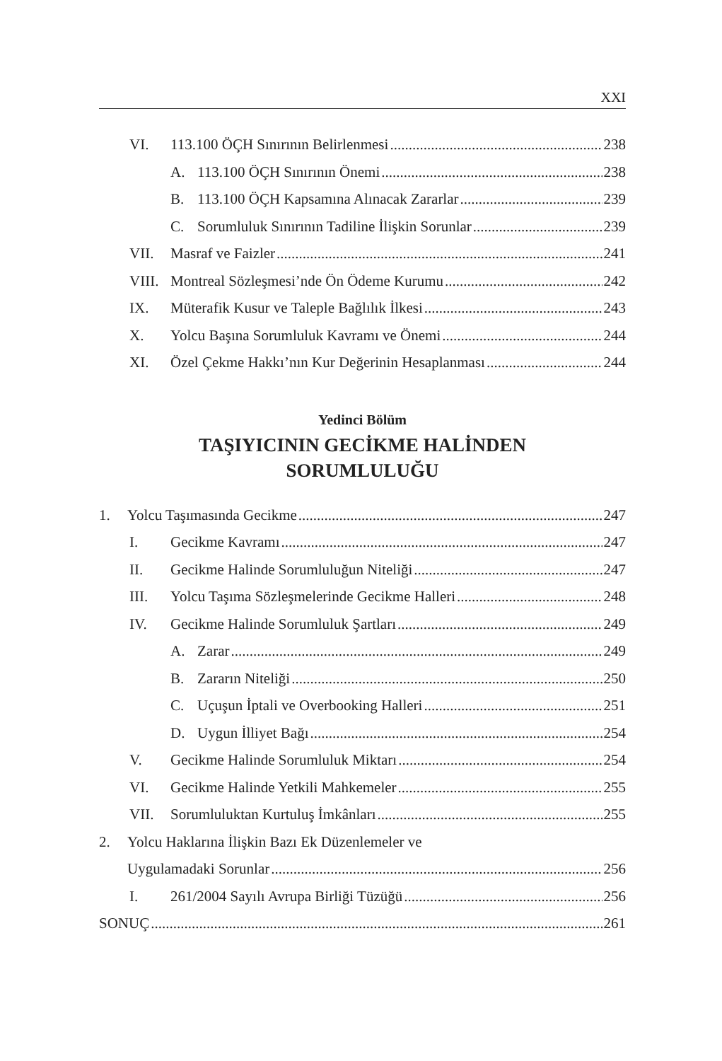XXI
VI. 113.100 ÖÇH Sınırının Belirlenmesi 238
A. 113.100 ÖÇH Sınırının Önemi 238
B. 113.100 ÖÇH Kapsamına Alınacak Zararlar 239
C. Sorumluluk Sınırının Tadiline İlişkin Sorunlar 239
VII. Masraf ve Faizler 241
VIII. Montreal Sözleşmesi’nde Ön Ödeme Kurumu 242
IX. Müterafik Kusur ve Taleple Bağlılık İlkesi 243
X. Yolcu Başına Sorumluluk Kavramı ve Önemi 244
XI. Özel Çekme Hakkı’nın Kur Değerinin Hesaplanması 244
Yedinci Bölüm
TAŞIYICININ GECİKME HALİNDEN
SORUMLULUĞU
1. Yolcu Taşımasında Gecikme 247
I. Gecikme Kavramı 247
II. Gecikme Halinde Sorumluluğun Niteliği 247
III. Yolcu Taşıma Sözleşmelerinde Gecikme Halleri 248
IV. Gecikme Halinde Sorumluluk Şartları 249
A. Zarar 249
B. Zararın Niteliği 250
C. Uçuşun İptali ve Overbooking Halleri 251
D. Uygun İlliyet Bağı 254
V. Gecikme Halinde Sorumluluk Miktarı 254
VI. Gecikme Halinde Yetkili Mahkemeler 255
VII. Sorumluluktan Kurtuluş İmkânları 255
2. Yolcu Haklarına İlişkin Bazı Ek Düzenlemeler ve
Uygulamadaki Sorunlar 256
I. 261/2004 Sayılı Avrupa Birliği Tüzüğü 256
SONUÇ 261